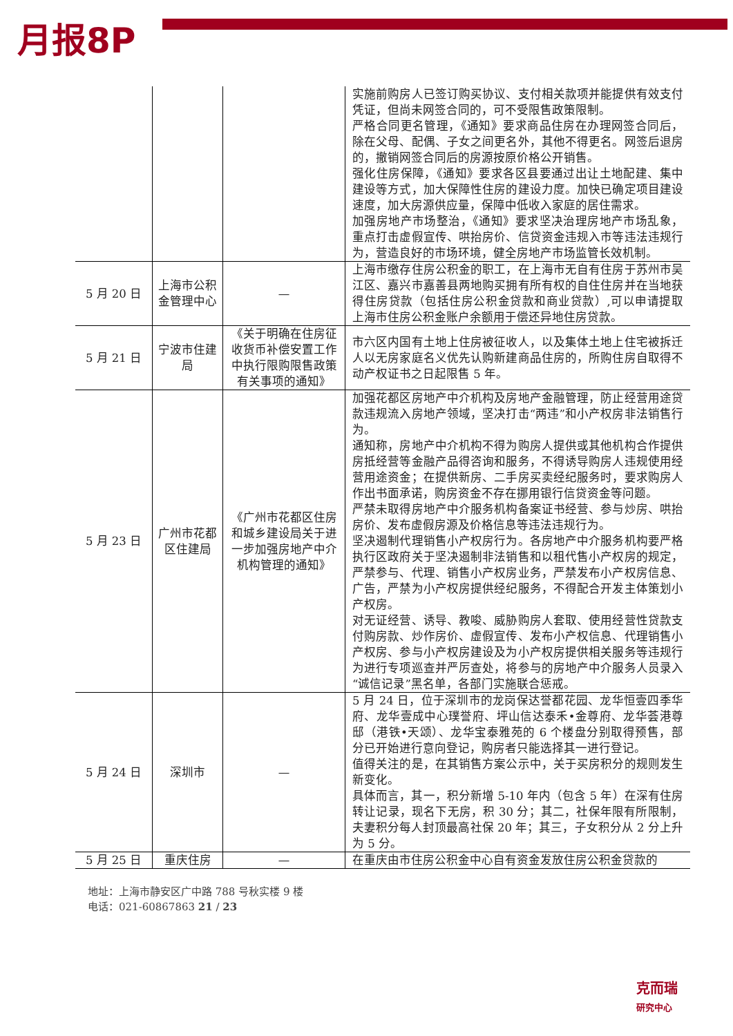月报8P
| | | | 实施前购房人已签订购买协议、支付相关款项并能提供有效支付凭证，但尚未网签合同的，可不受限售政策限制。 严格合同更名管理，《通知》要求商品住房在办理网签合同后，除在父母、配偶、子女之间更名外，其他不得更名。网签后退房的，撤销网签合同后的房源按原价格公开销售。 强化住房保障，《通知》要求各区县要通过出让土地配建、集中建设等方式，加大保障性住房的建设力度。加快已确定项目建设速度，加大房源供应量，保障中低收入家庭的居住需求。 加强房地产市场整治，《通知》要求坚决治理房地产市场乱象，重点打击虚假宣传、哄抬房价、信贷资金违规入市等违法违规行为，营造良好的市场环境，健全房地产市场监管长效机制。 |
| 5 月 20 日 | 上海市公积金管理中心 | — | 上海市缴存住房公积金的职工，在上海市无自有住房于苏州市吴江区、嘉兴市嘉善县两地购买拥有所有权的自住住房并在当地获得住房贷款（包括住房公积金贷款和商业贷款）,可以申请提取上海市住房公积金账户余额用于偿还异地住房贷款。 |
| 5 月 21 日 | 宁波市住建局 | 《关于明确在住房征收货币补偿安置工作中执行限购限售政策有关事项的通知》 | 市六区内国有土地上住房被征收人，以及集体土地上住宅被拆迁人以无房家庭名义优先认购新建商品住房的，所购住房自取得不动产权证书之日起限售 5 年。 |
| 5 月 23 日 | 广州市花都区住建局 | 《广州市花都区住房和城乡建设局关于进一步加强房地产中介机构管理的通知》 | 加强花都区房地产中介机构及房地产金融管理，防止经营用途贷款违规流入房地产领域，坚决打击“两违”和小产权房非法销售行为。 通知称，房地产中介机构不得为购房人提供或其他机构合作提供房抵经营等金融产品得咨询和服务，不得诱导购房人违规使用经营用途资金；在提供新房、二手房买卖经纪服务时，要求购房人作出书面承诺，购房资金不存在挪用银行信贷资金等问题。 严禁未取得房地产中介服务机构备案证书经营、参与炒房、哄抬房价、发布虚假房源及价格信息等违法违规行为。 坚决遏制代理销售小产权房行为。各房地产中介服务机构要严格执行区政府关于坚决遏制非法销售和以租代售小产权房的规定，严禁参与、代理、销售小产权房业务，严禁发布小产权房信息、广告，严禁为小产权房提供经纪服务，不得配合开发主体策划小产权房。 对无证经营、诱导、教唆、威胁购房人套取、使用经营性贷款支付购房款、炒作房价、虚假宣传、发布小产权信息、代理销售小产权房、参与小产权房建设及为小产权房提供相关服务等违规行为进行专项巡查并严厉查处，将参与的房地产中介服务人员录入“诚信记录”黑名单，各部门实施联合惩戒。 |
| 5 月 24 日 | 深圳市 | — | 5 月 24 日，位于深圳市的龙岗保达誉都花园、龙华恒壹四季华府、龙华壹成中心璞誉府、坪山信达泰禾•金尊府、龙华荟港尊邸（港铁•天颂）、龙华宝泰雅苑的 6 个楼盘分别取得预售，部分已开始进行意向登记，购房者只能选择其一进行登记。 值得关注的是，在其销售方案公示中，关于买房积分的规则发生新变化。 具体而言，其一，积分新增 5-10 年内（包含 5 年）在深有住房转让记录，现名下无房，积 30 分；其二，社保年限有所限制，夫妻积分每人封顶最高社保 20 年；其三，子女积分从 2 分上升为 5 分。 |
| 5 月 25 日 | 重庆住房 | — | 在重庆由市住房公积金中心自有资金发放住房公积金贷款的 |
地址：上海市静安区广中路 788 号秋实楼 9 楼
电话：021-60867863 21 / 23
克而瑞
研究中心